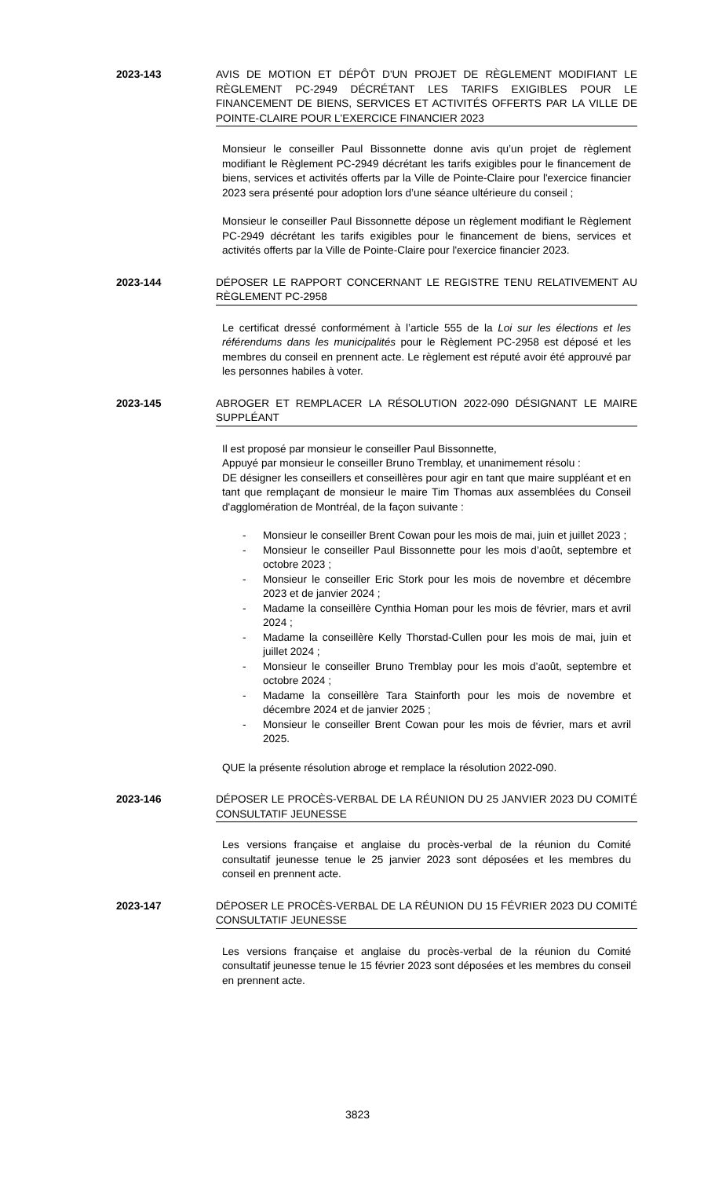2023-143 AVIS DE MOTION ET DÉPÔT D'UN PROJET DE RÈGLEMENT MODIFIANT LE RÈGLEMENT PC-2949 DÉCRÉTANT LES TARIFS EXIGIBLES POUR LE FINANCEMENT DE BIENS, SERVICES ET ACTIVITÉS OFFERTS PAR LA VILLE DE POINTE-CLAIRE POUR L'EXERCICE FINANCIER 2023
Monsieur le conseiller Paul Bissonnette donne avis qu’un projet de règlement modifiant le Règlement PC-2949 décrétant les tarifs exigibles pour le financement de biens, services et activités offerts par la Ville de Pointe-Claire pour l'exercice financier 2023 sera présenté pour adoption lors d’une séance ultérieure du conseil ;
Monsieur le conseiller Paul Bissonnette dépose un règlement modifiant le Règlement PC-2949 décrétant les tarifs exigibles pour le financement de biens, services et activités offerts par la Ville de Pointe-Claire pour l'exercice financier 2023.
2023-144 DÉPOSER LE RAPPORT CONCERNANT LE REGISTRE TENU RELATIVEMENT AU RÈGLEMENT PC-2958
Le certificat dressé conformément à l’article 555 de la Loi sur les élections et les référendums dans les municipalités pour le Règlement PC-2958 est déposé et les membres du conseil en prennent acte. Le règlement est réputé avoir été approuvé par les personnes habiles à voter.
2023-145 ABROGER ET REMPLACER LA RÉSOLUTION 2022-090 DÉSIGNANT LE MAIRE SUPPLÉANT
Il est proposé par monsieur le conseiller Paul Bissonnette,
Appuyé par monsieur le conseiller Bruno Tremblay, et unanimement résolu :
DE désigner les conseillers et conseillères pour agir en tant que maire suppléant et en tant que remplaçant de monsieur le maire Tim Thomas aux assemblées du Conseil d'agglomération de Montréal, de la façon suivante :
- Monsieur le conseiller Brent Cowan pour les mois de mai, juin et juillet 2023 ;
- Monsieur le conseiller Paul Bissonnette pour les mois d’août, septembre et octobre 2023 ;
- Monsieur le conseiller Eric Stork pour les mois de novembre et décembre 2023 et de janvier 2024 ;
- Madame la conseillère Cynthia Homan pour les mois de février, mars et avril 2024 ;
- Madame la conseillère Kelly Thorstad-Cullen pour les mois de mai, juin et juillet 2024 ;
- Monsieur le conseiller Bruno Tremblay pour les mois d’août, septembre et octobre 2024 ;
- Madame la conseillère Tara Stainforth pour les mois de novembre et décembre 2024 et de janvier 2025 ;
- Monsieur le conseiller Brent Cowan pour les mois de février, mars et avril 2025.
QUE la présente résolution abroge et remplace la résolution 2022-090.
2023-146 DÉPOSER LE PROCÈS-VERBAL DE LA RÉUNION DU 25 JANVIER 2023 DU COMITÉ CONSULTATIF JEUNESSE
Les versions française et anglaise du procès-verbal de la réunion du Comité consultatif jeunesse tenue le 25 janvier 2023 sont déposées et les membres du conseil en prennent acte.
2023-147 DÉPOSER LE PROCÈS-VERBAL DE LA RÉUNION DU 15 FÉVRIER 2023 DU COMITÉ CONSULTATIF JEUNESSE
Les versions française et anglaise du procès-verbal de la réunion du Comité consultatif jeunesse tenue le 15 février 2023 sont déposées et les membres du conseil en prennent acte.
3823